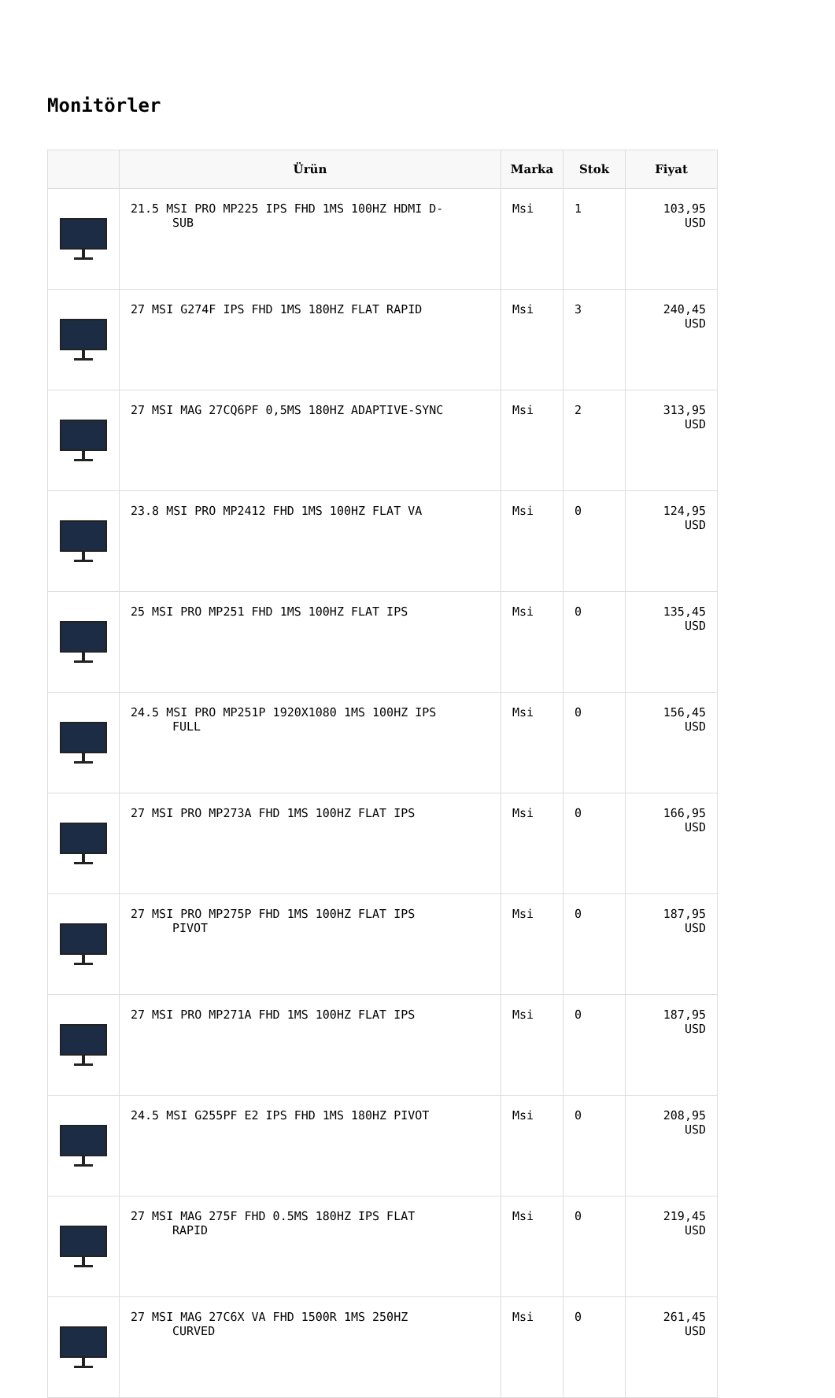Monitörler
| | Ürün | Marka | Stok | Fiyat |
| --- | --- | --- | --- | --- |
| | 21.5 MSI PRO MP225 IPS FHD 1MS 100HZ HDMI D- SUB | Msi | 1 | 103,95 USD |
| | 27 MSI G274F IPS FHD 1MS 180HZ FLAT RAPID | Msi | 3 | 240,45 USD |
| | 27 MSI MAG 27CQ6PF 0,5MS 180HZ ADAPTIVE-SYNC | Msi | 2 | 313,95 USD |
| | 23.8 MSI PRO MP2412 FHD 1MS 100HZ FLAT VA | Msi | 0 | 124,95 USD |
| | 25 MSI PRO MP251 FHD 1MS 100HZ FLAT IPS | Msi | 0 | 135,45 USD |
| | 24.5 MSI PRO MP251P 1920X1080 1MS 100HZ IPS FULL | Msi | 0 | 156,45 USD |
| | 27 MSI PRO MP273A FHD 1MS 100HZ FLAT IPS | Msi | 0 | 166,95 USD |
| | 27 MSI PRO MP275P FHD 1MS 100HZ FLAT IPS PIVOT | Msi | 0 | 187,95 USD |
| | 27 MSI PRO MP271A FHD 1MS 100HZ FLAT IPS | Msi | 0 | 187,95 USD |
| | 24.5 MSI G255PF E2 IPS FHD 1MS 180HZ PIVOT | Msi | 0 | 208,95 USD |
| | 27 MSI MAG 275F FHD 0.5MS 180HZ IPS FLAT RAPID | Msi | 0 | 219,45 USD |
| | 27 MSI MAG 27C6X VA FHD 1500R 1MS 250HZ CURVED | Msi | 0 | 261,45 USD |